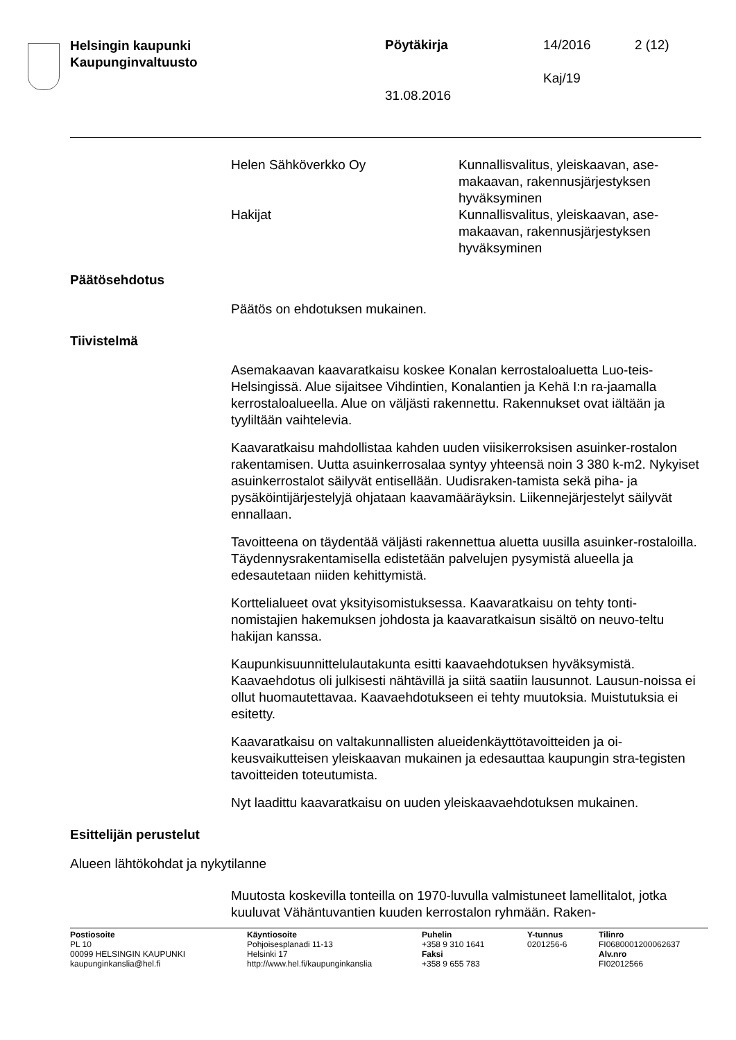Helsingin kaupunki
Kaupunginvaltuusto
Pöytäkirja 14/2016 2 (12)
Kaj/19
31.08.2016
| Helen Sähköverkko Oy | Kunnallisvalitus, yleiskaavan, ase- makaavan, rakennusjärjestyksen hyväksyminen |
| Hakijat | Kunnallisvalitus, yleiskaavan, ase- makaavan, rakennusjärjestyksen hyväksyminen |
Päätösehdotus
Päätös on ehdotuksen mukainen.
Tiivistelmä
Asemakaavan kaavaratkaisu koskee Konalan kerrostaloaluetta Luo-teis-Helsingissä. Alue sijaitsee Vihdintien, Konalantien ja Kehä I:n ra-jaamalla kerrostaloalueella. Alue on väljästi rakennettu. Rakennukset ovat iältään ja tyyliltään vaihtelevia.
Kaavaratkaisu mahdollistaa kahden uuden viisikerroksisen asuinker-rostalon rakentamisen. Uutta asuinkerrosalaa syntyy yhteensä noin 3 380 k-m2. Nykyiset asuinkerrostalot säilyvät entisellään. Uudisraken-tamista sekä piha- ja pysäköintijärjestelyjä ohjataan kaavamääräyksin. Liikennejärjestelyt säilyvät ennallaan.
Tavoitteena on täydentää väljästi rakennettua aluetta uusilla asuinker-rostaloilla. Täydennysrakentamisella edistetään palvelujen pysymistä alueella ja edesautetaan niiden kehittymistä.
Korttelialueet ovat yksityisomistuksessa. Kaavaratkaisu on tehty tonti-nomistajien hakemuksen johdosta ja kaavaratkaisun sisältö on neuvo-teltu hakijan kanssa.
Kaupunkisuunnittelulautakunta esitti kaavaehdotuksen hyväksymistä. Kaavaehdotus oli julkisesti nähtävillä ja siitä saatiin lausunnot. Lausun-noissa ei ollut huomautettavaa. Kaavaehdotukseen ei tehty muutoksia. Muistutuksia ei esitetty.
Kaavaratkaisu on valtakunnallisten alueidenkäyttötavoitteiden ja oi-keusvaikutteisen yleiskaavan mukainen ja edesauttaa kaupungin stra-tegisten tavoitteiden toteutumista.
Nyt laadittu kaavaratkaisu on uuden yleiskaavaehdotuksen mukainen.
Esittelijän perustelut
Alueen lähtökohdat ja nykytilanne
Muutosta koskevilla tonteilla on 1970-luvulla valmistuneet lamellitalot, jotka kuuluvat Vähäntuvantien kuuden kerrostalon ryhmään. Raken-
| Postiosoite PL 10 00099 HELSINGIN KAUPUNKI kaupunginkanslia@hel.fi | Käyntiosoite Pohjoisesplanadi 11-13 Helsinki 17 http://www.hel.fi/kaupunginkanslia | Puhelin +358 9 310 1641 Faksi +358 9 655 783 | Y-tunnus 0201256-6 | Tilinro FI0680001200062637 Alv.nro FI02012566 |